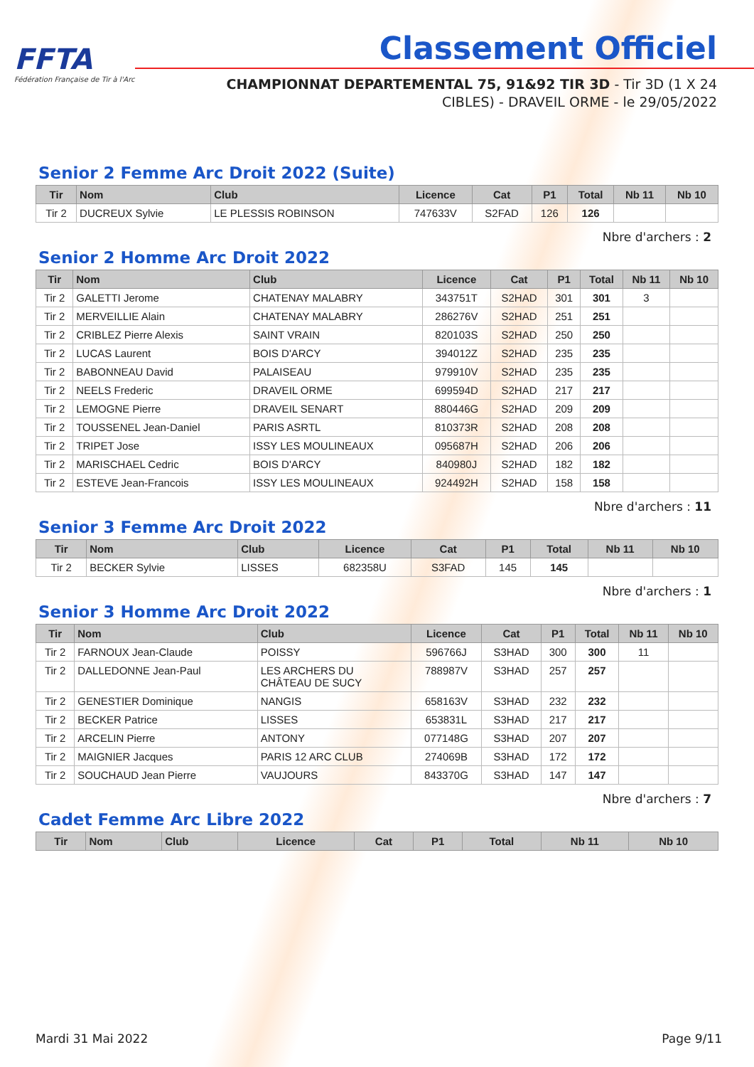FFTA
Fédération Française de Tir à l'Arc
Classement Officiel
CHAMPIONNAT DEPARTEMENTAL 75, 91&92 TIR 3D - Tir 3D (1 X 24 CIBLES) - DRAVEIL ORME - le 29/05/2022
Senior 2 Femme Arc Droit 2022 (Suite)
| Tir | Nom | Club | Licence | Cat | P1 | Total | Nb 11 | Nb 10 |
| --- | --- | --- | --- | --- | --- | --- | --- | --- |
| Tir 2 | DUCREUX Sylvie | LE PLESSIS ROBINSON | 747633V | S2FAD | 126 | 126 | | |
Nbre d'archers : 2
Senior 2 Homme Arc Droit 2022
| Tir | Nom | Club | Licence | Cat | P1 | Total | Nb 11 | Nb 10 |
| --- | --- | --- | --- | --- | --- | --- | --- | --- |
| Tir 2 | GALETTI Jerome | CHATENAY MALABRY | 343751T | S2HAD | 301 | 301 | 3 | |
| Tir 2 | MERVEILLIE Alain | CHATENAY MALABRY | 286276V | S2HAD | 251 | 251 | | |
| Tir 2 | CRIBLEZ Pierre Alexis | SAINT VRAIN | 820103S | S2HAD | 250 | 250 | | |
| Tir 2 | LUCAS Laurent | BOIS D'ARCY | 394012Z | S2HAD | 235 | 235 | | |
| Tir 2 | BABONNEAU David | PALAISEAU | 979910V | S2HAD | 235 | 235 | | |
| Tir 2 | NEELS Frederic | DRAVEIL ORME | 699594D | S2HAD | 217 | 217 | | |
| Tir 2 | LEMOGNE Pierre | DRAVEIL SENART | 880446G | S2HAD | 209 | 209 | | |
| Tir 2 | TOUSSENEL Jean-Daniel | PARIS ASRTL | 810373R | S2HAD | 208 | 208 | | |
| Tir 2 | TRIPET Jose | ISSY LES MOULINEAUX | 095687H | S2HAD | 206 | 206 | | |
| Tir 2 | MARISCHAEL Cedric | BOIS D'ARCY | 840980J | S2HAD | 182 | 182 | | |
| Tir 2 | ESTEVE Jean-Francois | ISSY LES MOULINEAUX | 924492H | S2HAD | 158 | 158 | | |
Nbre d'archers : 11
Senior 3 Femme Arc Droit 2022
| Tir | Nom | Club | Licence | Cat | P1 | Total | Nb 11 | Nb 10 |
| --- | --- | --- | --- | --- | --- | --- | --- | --- |
| Tir 2 | BECKER Sylvie | LISSES | 682358U | S3FAD | 145 | 145 | | |
Nbre d'archers : 1
Senior 3 Homme Arc Droit 2022
| Tir | Nom | Club | Licence | Cat | P1 | Total | Nb 11 | Nb 10 |
| --- | --- | --- | --- | --- | --- | --- | --- | --- |
| Tir 2 | FARNOUX Jean-Claude | POISSY | 596766J | S3HAD | 300 | 300 | 11 | |
| Tir 2 | DALLEDONNE Jean-Paul | LES ARCHERS DU CHÂTEAU DE SUCY | 788987V | S3HAD | 257 | 257 | | |
| Tir 2 | GENESTIER Dominique | NANGIS | 658163V | S3HAD | 232 | 232 | | |
| Tir 2 | BECKER Patrice | LISSES | 653831L | S3HAD | 217 | 217 | | |
| Tir 2 | ARCELIN Pierre | ANTONY | 077148G | S3HAD | 207 | 207 | | |
| Tir 2 | MAIGNIER Jacques | PARIS 12 ARC CLUB | 274069B | S3HAD | 172 | 172 | | |
| Tir 2 | SOUCHAUD Jean Pierre | VAUJOURS | 843370G | S3HAD | 147 | 147 | | |
Nbre d'archers : 7
Cadet Femme Arc Libre 2022
| Tir | Nom | Club | Licence | Cat | P1 | Total | Nb 11 | Nb 10 |
| --- | --- | --- | --- | --- | --- | --- | --- | --- |
Mardi 31 Mai 2022 Page 9/11